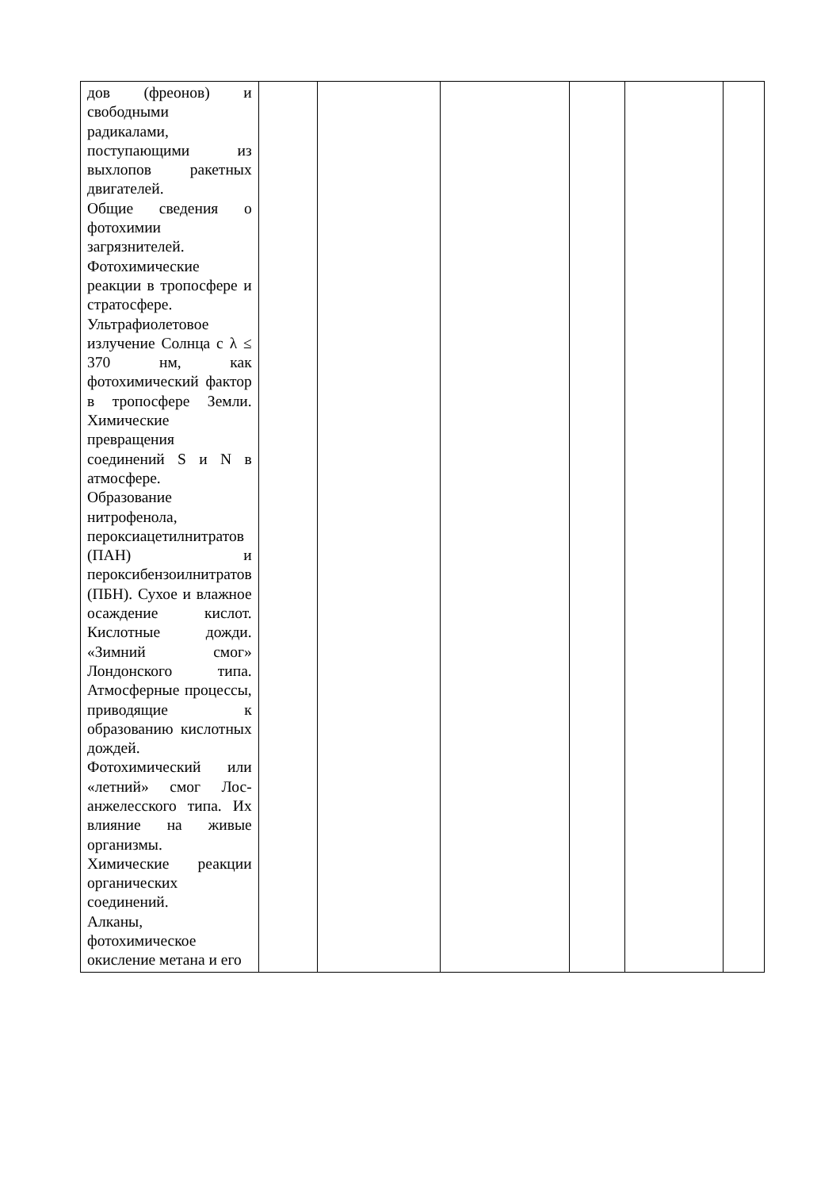| дов (фреонов) и свободными радикалами, поступающими из выхлопов ракетных двигателей. Общие сведения о фотохимии загрязнителей. Фотохимические реакции в тропосфере и стратосфере. Ультрафиолетовое излучение Солнца с λ ≤ 370 нм, как фотохимический фактор в тропосфере Земли. Химические превращения соединений S и N в атмосфере. Образование нитрофенола, пероксиацетилнитратов (ПАН) и пероксибензоилнитратов (ПБН). Сухое и влажное осаждение кислот. Кислотные дожди. «Зимний смог» Лондонского типа. Атмосферные процессы, приводящие к образованию кислотных дождей. Фотохимический или «летний» смог Лос-анжелесского типа. Их влияние на живые организмы. Химические реакции органических соединений. Алканы, фотохимическое окисление метана и его | | | | | | |